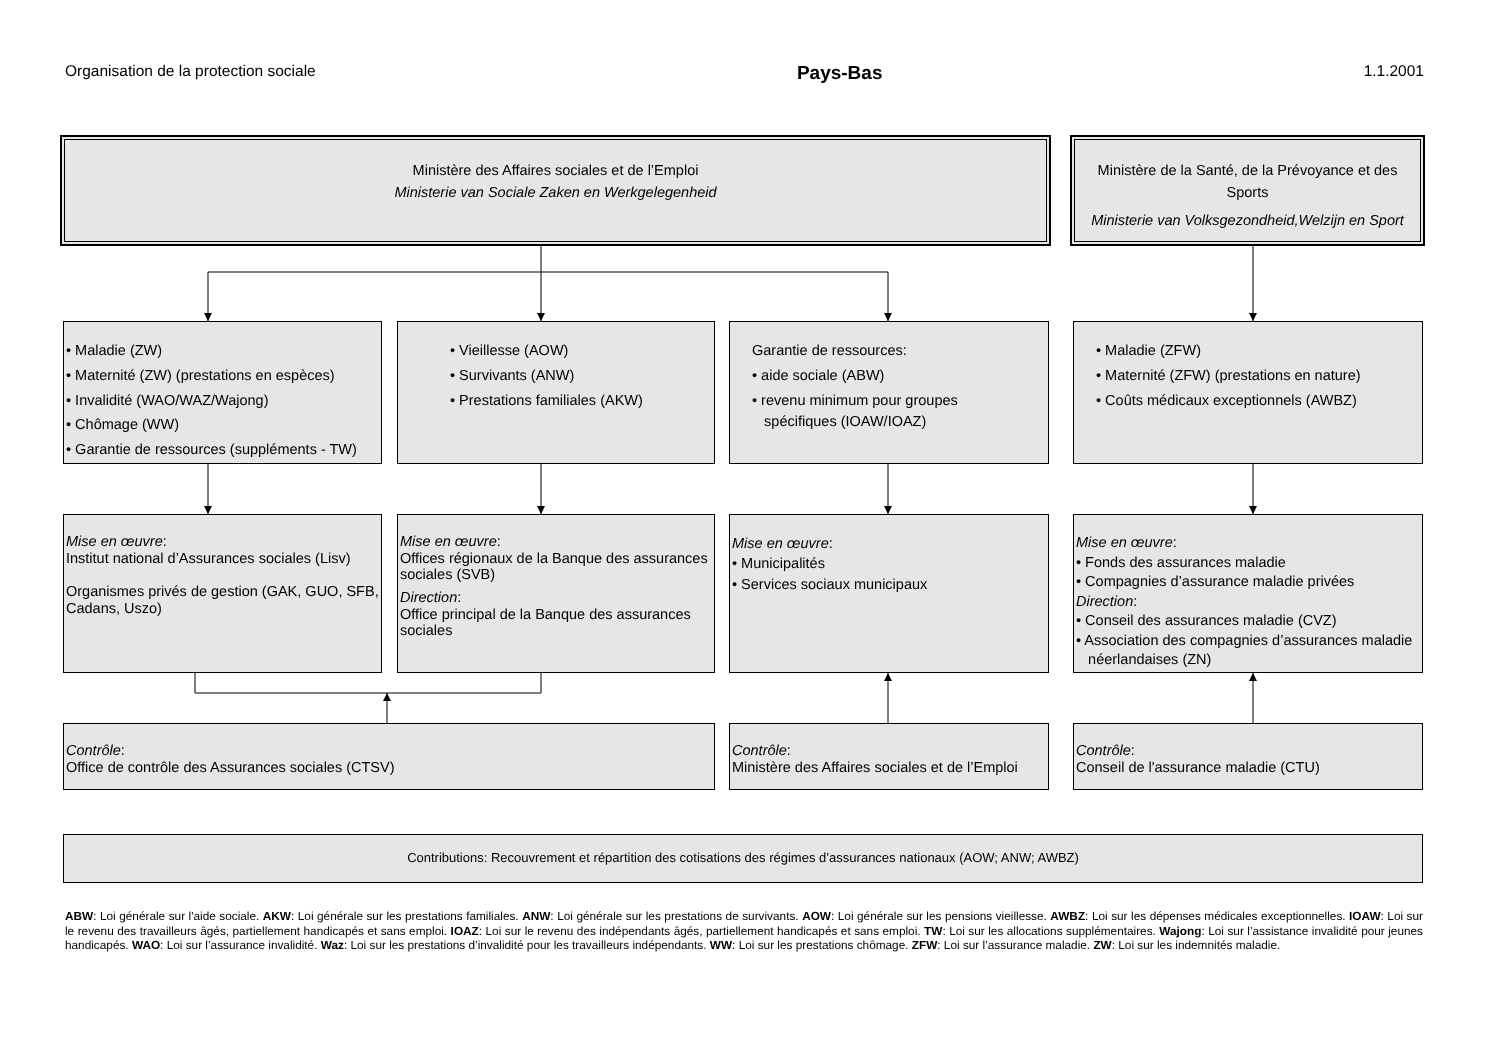Organisation de la protection sociale Pays-Bas 1.1.2001
Ministère des Affaires sociales et de l’Emploi
Ministerie van Sociale Zaken en Werkgelegenheid
Ministère de la Santé, de la Prévoyance et des Sports
Ministerie van Volksgezondheid,Welzijn en Sport
• Maladie (ZW)
• Maternité (ZW) (prestations en espèces)
• Invalidité (WAO/WAZ/Wajong)
• Chômage (WW)
• Garantie de ressources (suppléments - TW)
• Vieillesse (AOW)
• Survivants (ANW)
• Prestations familiales (AKW)
Garantie de ressources:
• aide sociale (ABW)
• revenu minimum pour groupes
spécifiques (IOAW/IOAZ)
• Maladie (ZFW)
• Maternité (ZFW) (prestations en nature)
• Coûts médicaux exceptionnels (AWBZ)
Mise en œuvre:
Institut national d’Assurances sociales (Lisv)
Organismes privés de gestion (GAK, GUO, SFB, Cadans, Uszo)
Mise en œuvre:
Offices régionaux de la Banque des assurances sociales (SVB)
Direction:
Office principal de la Banque des assurances sociales
Mise en œuvre:
• Municipalités
• Services sociaux municipaux
Mise en œuvre:
• Fonds des assurances maladie
• Compagnies d’assurance maladie privées
Direction:
• Conseil des assurances maladie (CVZ)
• Association des compagnies d’assurances maladie
néerlandaises (ZN)
Contrôle:
Office de contrôle des Assurances sociales (CTSV)
Contrôle:
Ministère des Affaires sociales et de l’Emploi
Contrôle:
Conseil de l'assurance maladie (CTU)
Contributions: Recouvrement et répartition des cotisations des régimes d’assurances nationaux (AOW; ANW; AWBZ)
ABW: Loi générale sur l'aide sociale. AKW: Loi générale sur les prestations familiales. ANW: Loi générale sur les prestations de survivants. AOW: Loi générale sur les pensions vieillesse. AWBZ: Loi sur les dépenses médicales exceptionnelles. IOAW: Loi sur le revenu des travailleurs âgés, partiellement handicapés et sans emploi. IOAZ: Loi sur le revenu des indépendants âgés, partiellement handicapés et sans emploi. TW: Loi sur les allocations supplémentaires. Wajong: Loi sur l’assistance invalidité pour jeunes handicapés. WAO: Loi sur l’assurance invalidité. Waz: Loi sur les prestations d’invalidité pour les travailleurs indépendants. WW: Loi sur les prestations chômage. ZFW: Loi sur l’assurance maladie. ZW: Loi sur les indemnités maladie.